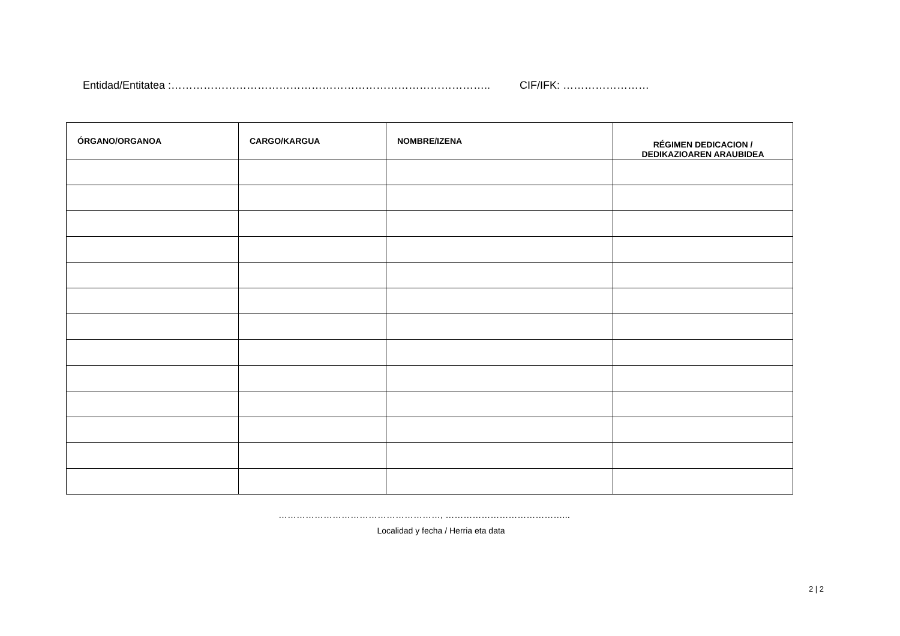Entidad/Entitatea :…………………………………………………………………………….. CIF/IFK: ……………………
| ÓRGANO/ORGANOA | CARGO/KARGUA | NOMBRE/IZENA | RÉGIMEN DEDICACION / DEDIKAZIOAREN ARAUBIDEA |
| --- | --- | --- | --- |
………………………………………………, …………………………………...
Localidad y fecha / Herria eta data
2 | 2